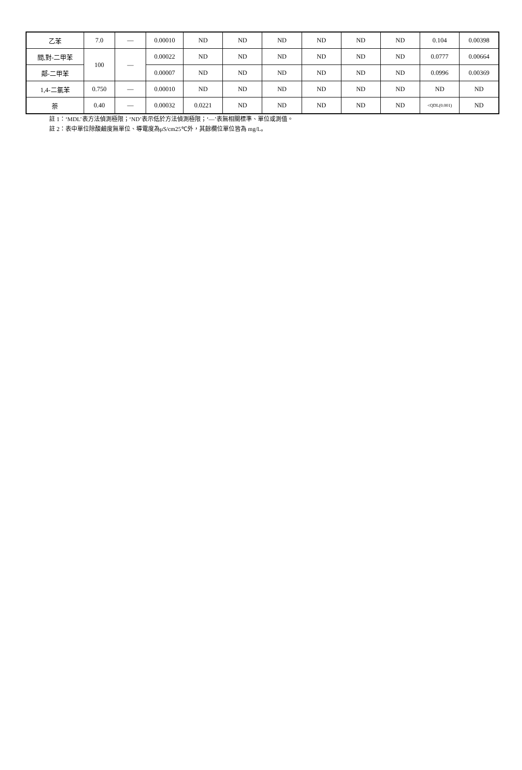| 乙苯 | 7.0 | — | 0.00010 | ND | ND | ND | ND | ND | ND | 0.104 | 0.00398 |
| 間,對-二甲苯 | 100 | — | 0.00022 | ND | ND | ND | ND | ND | ND | 0.0777 | 0.00664 |
| 鄰-二甲苯 | | | 0.00007 | ND | ND | ND | ND | ND | ND | 0.0996 | 0.00369 |
| 1,4-二氯苯 | 0.750 | — | 0.00010 | ND | ND | ND | ND | ND | ND | ND | ND |
| 萘 | 0.40 | — | 0.00032 | 0.0221 | ND | ND | ND | ND | ND | <QDL(0.001) | ND |
註 1：‘MDL’表方法偵測極限；‘ND’表示低於方法偵測極限；‘—’表無相關標準、單位或測值。
註 2：表中單位除酸鹼度無單位、導電度為μS/cm25℃外，其餘欄位單位皆為 mg/L。